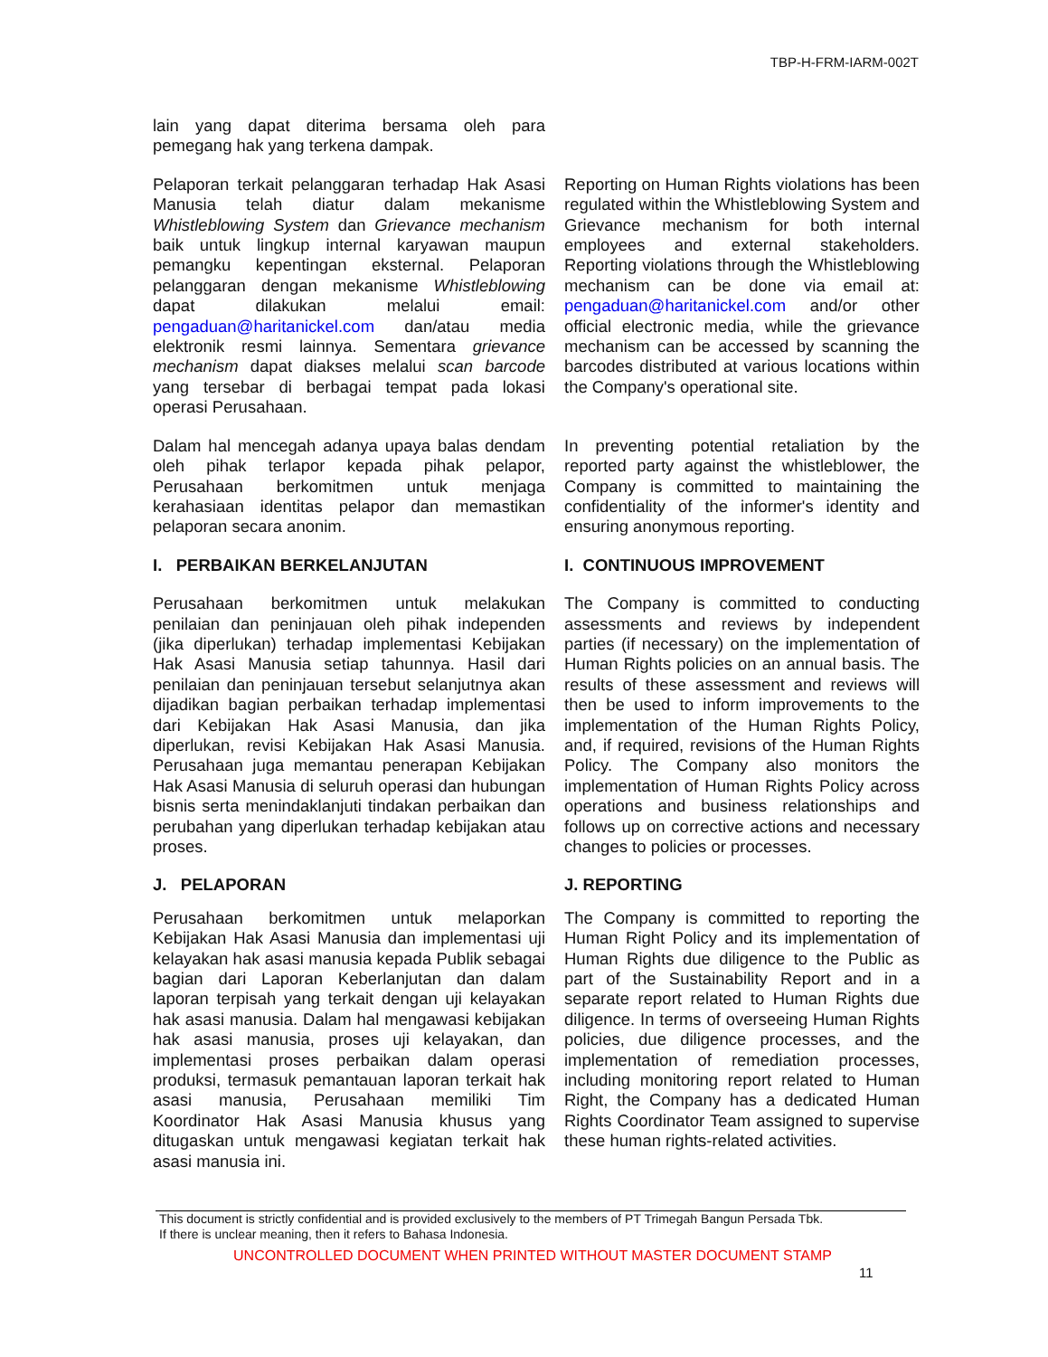TBP-H-FRM-IARM-002T
lain yang dapat diterima bersama oleh para pemegang hak yang terkena dampak.
Pelaporan terkait pelanggaran terhadap Hak Asasi Manusia telah diatur dalam mekanisme Whistleblowing System dan Grievance mechanism baik untuk lingkup internal karyawan maupun pemangku kepentingan eksternal. Pelaporan pelanggaran dengan mekanisme Whistleblowing dapat dilakukan melalui email: pengaduan@haritanickel.com dan/atau media elektronik resmi lainnya. Sementara grievance mechanism dapat diakses melalui scan barcode yang tersebar di berbagai tempat pada lokasi operasi Perusahaan.
Reporting on Human Rights violations has been regulated within the Whistleblowing System and Grievance mechanism for both internal employees and external stakeholders. Reporting violations through the Whistleblowing mechanism can be done via email at: pengaduan@haritanickel.com and/or other official electronic media, while the grievance mechanism can be accessed by scanning the barcodes distributed at various locations within the Company's operational site.
Dalam hal mencegah adanya upaya balas dendam oleh pihak terlapor kepada pihak pelapor, Perusahaan berkomitmen untuk menjaga kerahasiaan identitas pelapor dan memastikan pelaporan secara anonim.
In preventing potential retaliation by the reported party against the whistleblower, the Company is committed to maintaining the confidentiality of the informer's identity and ensuring anonymous reporting.
I. PERBAIKAN BERKELANJUTAN I. CONTINUOUS IMPROVEMENT
Perusahaan berkomitmen untuk melakukan penilaian dan peninjauan oleh pihak independen (jika diperlukan) terhadap implementasi Kebijakan Hak Asasi Manusia setiap tahunnya. Hasil dari penilaian dan peninjauan tersebut selanjutnya akan dijadikan bagian perbaikan terhadap implementasi dari Kebijakan Hak Asasi Manusia, dan jika diperlukan, revisi Kebijakan Hak Asasi Manusia. Perusahaan juga memantau penerapan Kebijakan Hak Asasi Manusia di seluruh operasi dan hubungan bisnis serta menindaklanjuti tindakan perbaikan dan perubahan yang diperlukan terhadap kebijakan atau proses.
The Company is committed to conducting assessments and reviews by independent parties (if necessary) on the implementation of Human Rights policies on an annual basis. The results of these assessment and reviews will then be used to inform improvements to the implementation of the Human Rights Policy, and, if required, revisions of the Human Rights Policy. The Company also monitors the implementation of Human Rights Policy across operations and business relationships and follows up on corrective actions and necessary changes to policies or processes.
J. PELAPORAN J. REPORTING
Perusahaan berkomitmen untuk melaporkan Kebijakan Hak Asasi Manusia dan implementasi uji kelayakan hak asasi manusia kepada Publik sebagai bagian dari Laporan Keberlanjutan dan dalam laporan terpisah yang terkait dengan uji kelayakan hak asasi manusia. Dalam hal mengawasi kebijakan hak asasi manusia, proses uji kelayakan, dan implementasi proses perbaikan dalam operasi produksi, termasuk pemantauan laporan terkait hak asasi manusia, Perusahaan memiliki Tim Koordinator Hak Asasi Manusia khusus yang ditugaskan untuk mengawasi kegiatan terkait hak asasi manusia ini.
The Company is committed to reporting the Human Right Policy and its implementation of Human Rights due diligence to the Public as part of the Sustainability Report and in a separate report related to Human Rights due diligence. In terms of overseeing Human Rights policies, due diligence processes, and the implementation of remediation processes, including monitoring report related to Human Right, the Company has a dedicated Human Rights Coordinator Team assigned to supervise these human rights-related activities.
This document is strictly confidential and is provided exclusively to the members of PT Trimegah Bangun Persada Tbk.
If there is unclear meaning, then it refers to Bahasa Indonesia.
UNCONTROLLED DOCUMENT WHEN PRINTED WITHOUT MASTER DOCUMENT STAMP
11